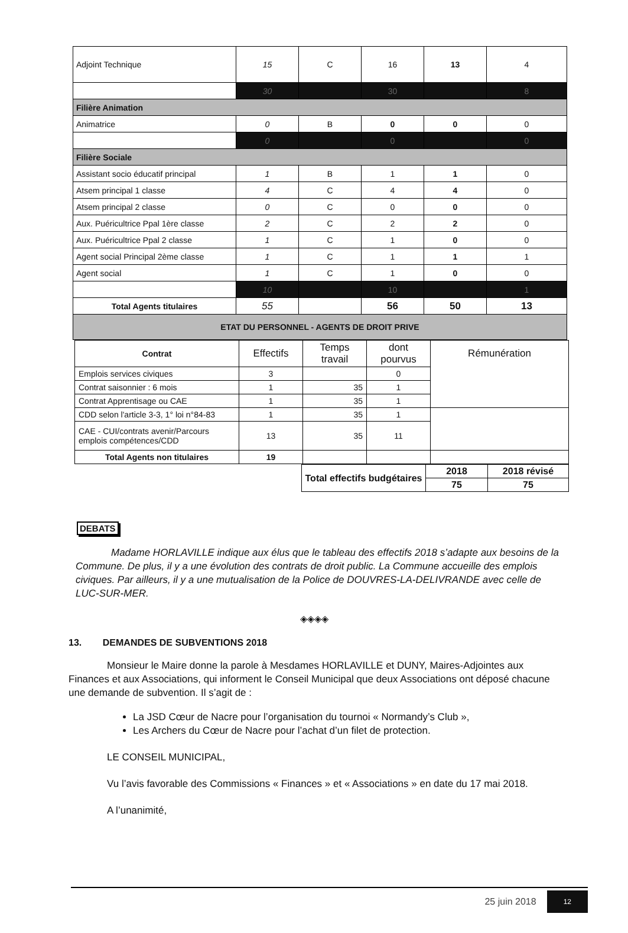| Adjoint Technique | 15 | C | 16 | 13 | 4 |
| | 30 | | 30 | | 8 |
| Filière Animation | | | | | |
| Animatrice | 0 | B | 0 | 0 | 0 |
| | 0 | | 0 | | 0 |
| Filière Sociale | | | | | |
| Assistant socio éducatif principal | 1 | B | 1 | 1 | 0 |
| Atsem principal 1 classe | 4 | C | 4 | 4 | 0 |
| Atsem principal 2 classe | 0 | C | 0 | 0 | 0 |
| Aux. Puéricultrice Ppal 1ère classe | 2 | C | 2 | 2 | 0 |
| Aux. Puéricultrice Ppal 2 classe | 1 | C | 1 | 0 | 0 |
| Agent social Principal 2ème classe | 1 | C | 1 | 1 | 1 |
| Agent social | 1 | C | 1 | 0 | 0 |
| | 10 | | 10 | | 1 |
| Total Agents titulaires | 55 | | 56 | 50 | 13 |
| ETAT DU PERSONNEL - AGENTS DE DROIT PRIVE | | | | | |
| Contrat | Effectifs | Temps travail | dont pourvus | Rémunération |
| Emplois services civiques | 3 | | 0 | |
| Contrat saisonnier : 6 mois | 1 | 35 | 1 | |
| Contrat Apprentisage ou CAE | 1 | 35 | 1 | |
| CDD selon l'article 3-3, 1° loi n°84-83 | 1 | 35 | 1 | |
| CAE - CUI/contrats avenir/Parcours emplois compétences/CDD | 13 | 35 | 11 | |
| Total Agents non titulaires | 19 | | | |
| Total effectifs budgétaires | 2018 | 2018 révisé |
| | 75 | 75 |
DEBATS
Madame HORLAVILLE indique aux élus que le tableau des effectifs 2018 s’adapte aux besoins de la Commune. De plus, il y a une évolution des contrats de droit public. La Commune accueille des emplois civiques. Par ailleurs, il y a une mutualisation de la Police de DOUVRES-LA-DELIVRANDE avec celle de LUC-SUR-MER.
◈◈◈◈
13. DEMANDES DE SUBVENTIONS 2018
Monsieur le Maire donne la parole à Mesdames HORLAVILLE et DUNY, Maires-Adjointes aux Finances et aux Associations, qui informent le Conseil Municipal que deux Associations ont déposé chacune une demande de subvention. Il s’agit de :
La JSD Cœur de Nacre pour l’organisation du tournoi « Normandy’s Club »,
Les Archers du Cœur de Nacre pour l’achat d’un filet de protection.
LE CONSEIL MUNICIPAL,
Vu l’avis favorable des Commissions « Finances » et « Associations » en date du 17 mai 2018.
A l’unanimité,
25 juin 2018 12